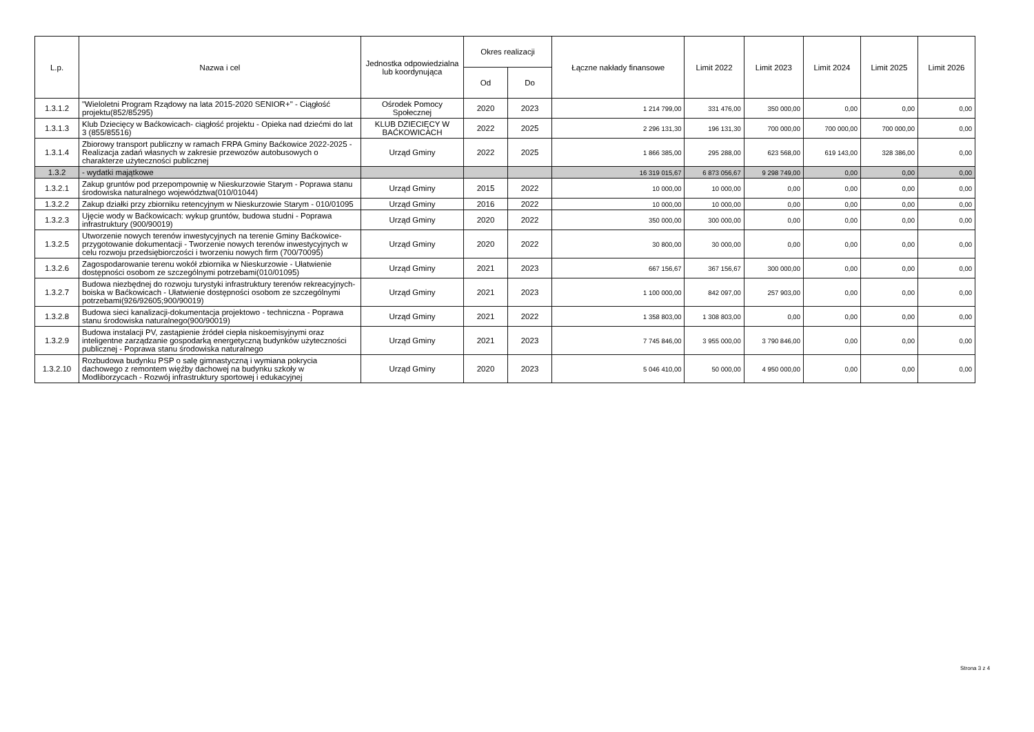| L.p. | Nazwa i cel | Jednostka odpowiedzialna lub koordynująca | Okres realizacji | | Łączne nakłady finansowe | Limit 2022 | Limit 2023 | Limit 2024 | Limit 2025 | Limit 2026 |
| --- | --- | --- | --- | --- | --- | --- | --- | --- | --- | --- |
| | | | Od | Do | | | | | | |
| 1.3.1.2 | "Wieloletni Program Rządowy na lata 2015-2020 SENIOR+" - Ciągłość projektu(852/85295) | Ośrodek Pomocy Społecznej | 2020 | 2023 | 1 214 799,00 | 331 476,00 | 350 000,00 | 0,00 | 0,00 | 0,00 |
| 1.3.1.3 | Klub Dziecięcy w Baćkowicach- ciągłość projektu - Opieka nad dziećmi do lat 3 (855/85516) | KLUB DZIECIĘCY W BAĆKOWICACH | 2022 | 2025 | 2 296 131,30 | 196 131,30 | 700 000,00 | 700 000,00 | 700 000,00 | 0,00 |
| 1.3.1.4 | Zbiorowy transport publiczny w ramach FRPA Gminy Baćkowice 2022-2025 - Realizacja zadań własnych w zakresie przewozów autobusowych o charakterze użyteczności publicznej | Urząd Gminy | 2022 | 2025 | 1 866 385,00 | 295 288,00 | 623 568,00 | 619 143,00 | 328 386,00 | 0,00 |
| 1.3.2 | - wydatki majątkowe | | | | 16 319 015,67 | 6 873 056,67 | 9 298 749,00 | 0,00 | 0,00 | 0,00 |
| 1.3.2.1 | Zakup gruntów pod przepompownię w Nieskurzowie Starym - Poprawa stanu środowiska naturalnego województwa(010/01044) | Urząd Gminy | 2015 | 2022 | 10 000,00 | 10 000,00 | 0,00 | 0,00 | 0,00 | 0,00 |
| 1.3.2.2 | Zakup działki przy zbiorniku retencyjnym w Nieskurzowie Starym - 010/01095 | Urząd Gminy | 2016 | 2022 | 10 000,00 | 10 000,00 | 0,00 | 0,00 | 0,00 | 0,00 |
| 1.3.2.3 | Ujęcie wody w Baćkowicach: wykup gruntów, budowa studni - Poprawa infrastruktury (900/90019) | Urząd Gminy | 2020 | 2022 | 350 000,00 | 300 000,00 | 0,00 | 0,00 | 0,00 | 0,00 |
| 1.3.2.5 | Utworzenie nowych terenów inwestycyjnych na terenie Gminy Baćkowice- przygotowanie dokumentacji - Tworzenie nowych terenów inwestycyjnych w celu rozwoju przedsiębiorczości i tworzeniu nowych firm (700/70095) | Urząd Gminy | 2020 | 2022 | 30 800,00 | 30 000,00 | 0,00 | 0,00 | 0,00 | 0,00 |
| 1.3.2.6 | Zagospodarowanie terenu wokół zbiornika w Nieskurzowie - Ułatwienie dostępności osobom ze szczególnymi potrzebami(010/01095) | Urząd Gminy | 2021 | 2023 | 667 156,67 | 367 156,67 | 300 000,00 | 0,00 | 0,00 | 0,00 |
| 1.3.2.7 | Budowa niezbędnej do rozwoju turystyki infrastruktury terenów rekreacyjnych-boiska w Baćkowicach - Ułatwienie dostępności osobom ze szczególnymi potrzebami(926/92605;900/90019) | Urząd Gminy | 2021 | 2023 | 1 100 000,00 | 842 097,00 | 257 903,00 | 0,00 | 0,00 | 0,00 |
| 1.3.2.8 | Budowa sieci kanalizacji-dokumentacja projektowo - techniczna - Poprawa stanu środowiska naturalnego(900/90019) | Urząd Gminy | 2021 | 2022 | 1 358 803,00 | 1 308 803,00 | 0,00 | 0,00 | 0,00 | 0,00 |
| 1.3.2.9 | Budowa instalacji PV, zastąpienie źródeł ciepła niskoemisyjnymi oraz inteligentne zarządzanie gospodarką energetyczną budynków użyteczności publicznej - Poprawa stanu środowiska naturalnego | Urząd Gminy | 2021 | 2023 | 7 745 846,00 | 3 955 000,00 | 3 790 846,00 | 0,00 | 0,00 | 0,00 |
| 1.3.2.10 | Rozbudowa budynku PSP o salę gimnastyczną i wymiana pokrycia dachowego z remontem więźby dachowej na budynku szkoły w Modliborzycach - Rozwój infrastruktury sportowej i edukacyjnej | Urząd Gminy | 2020 | 2023 | 5 046 410,00 | 50 000,00 | 4 950 000,00 | 0,00 | 0,00 | 0,00 |
Strona 3 z 4